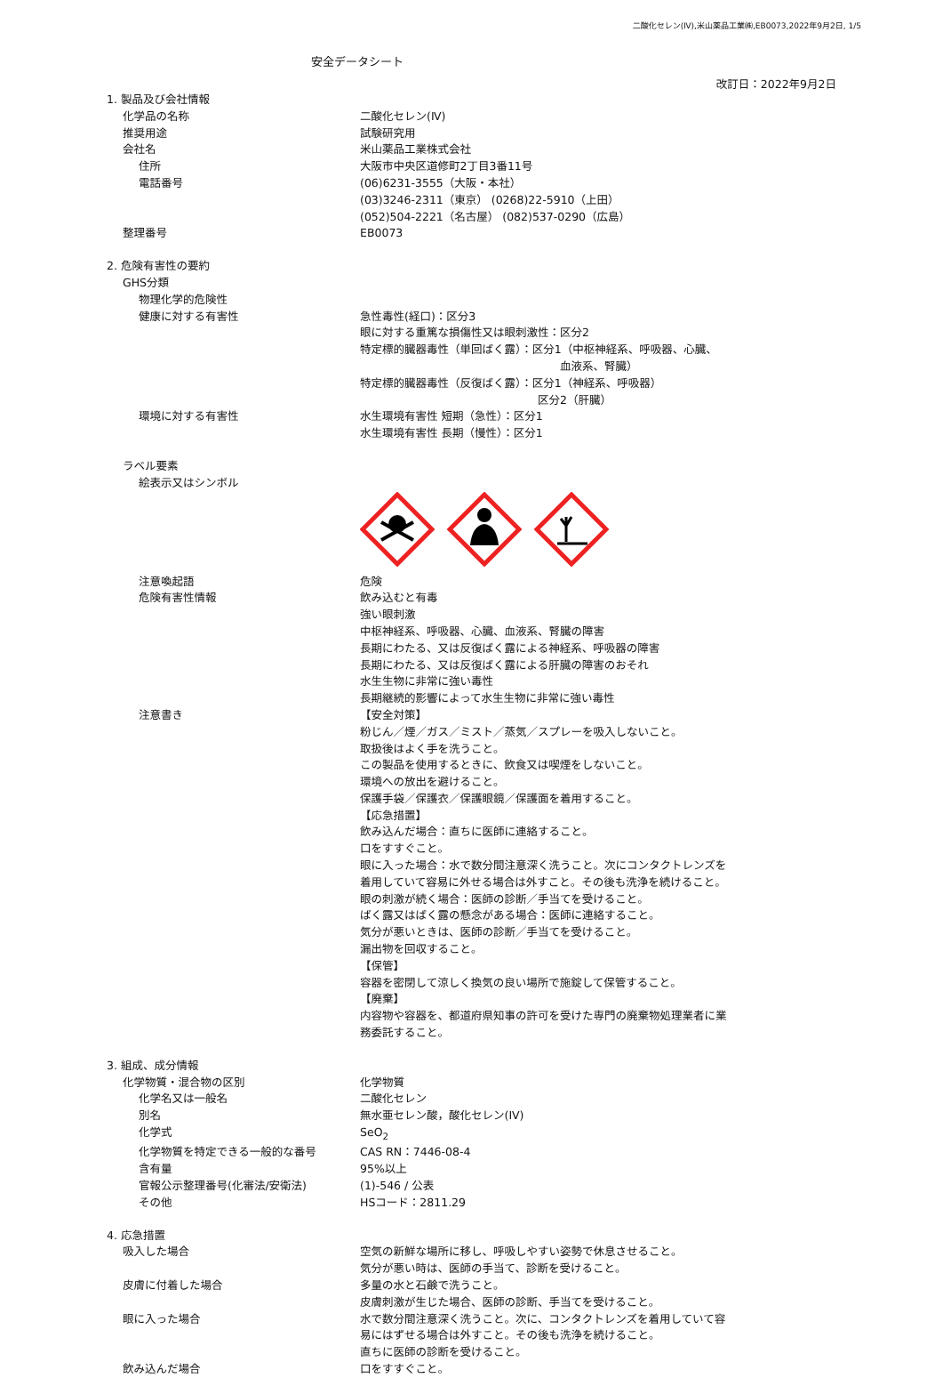二酸化セレン(Ⅳ),米山薬品工業㈱,EB0073,2022年9月2日, 1/5
安全データシート
改訂日：2022年9月2日
1. 製品及び会社情報
化学品の名称 二酸化セレン(Ⅳ)
推奨用途 試験研究用
会社名 米山薬品工業株式会社
住所 大阪市中央区道修町2丁目3番11号
電話番号 (06)6231-3555（大阪・本社）
(03)3246-2311（東京） (0268)22-5910（上田）
(052)504-2221（名古屋） (082)537-0290（広島）
整理番号 EB0073
2. 危険有害性の要約
GHS分類
物理化学的危険性
健康に対する有害性 急性毒性(経口)：区分3
眼に対する重篤な損傷性又は眼刺激性：区分2
特定標的臓器毒性（単回ばく露）：区分1（中枢神経系、呼吸器、心臓、
　　　　　　　　　　　　　　　　　　血液系、腎臓）
特定標的臓器毒性（反復ばく露）：区分1（神経系、呼吸器）
　　　　　　　　　　　　　　　　区分2（肝臓）
環境に対する有害性 水生環境有害性 短期（急性）：区分1
水生環境有害性 長期（慢性）：区分1
ラベル要素
絵表示又はシンボル
注意喚起語 危険
危険有害性情報 飲み込むと有毒
強い眼刺激
中枢神経系、呼吸器、心臓、血液系、腎臓の障害
長期にわたる、又は反復ばく露による神経系、呼吸器の障害
長期にわたる、又は反復ばく露による肝臓の障害のおそれ
水生生物に非常に強い毒性
長期継続的影響によって水生生物に非常に強い毒性
注意書き 【安全対策】
粉じん／煙／ガス／ミスト／蒸気／スプレーを吸入しないこと。
取扱後はよく手を洗うこと。
この製品を使用するときに、飲食又は喫煙をしないこと。
環境への放出を避けること。
保護手袋／保護衣／保護眼鏡／保護面を着用すること。
【応急措置】
飲み込んだ場合：直ちに医師に連絡すること。
口をすすぐこと。
眼に入った場合：水で数分間注意深く洗うこと。次にコンタクトレンズを着用していて容易に外せる場合は外すこと。その後も洗浄を続けること。
眼の刺激が続く場合：医師の診断／手当てを受けること。
ばく露又はばく露の懸念がある場合：医師に連絡すること。
気分が悪いときは、医師の診断／手当てを受けること。
漏出物を回収すること。
【保管】
容器を密閉して涼しく換気の良い場所で施錠して保管すること。
【廃棄】
内容物や容器を、都道府県知事の許可を受けた専門の廃棄物処理業者に業務委託すること。
3. 組成、成分情報
化学物質・混合物の区別 化学物質
化学名又は一般名 二酸化セレン
別名 無水亜セレン酸，酸化セレン(IV)
化学式 SeO<sub>2</sub>
化学物質を特定できる一般的な番号 CAS RN：7446-08-4
含有量 95%以上
官報公示整理番号(化審法/安衛法) (1)-546 / 公表
その他 HSコード：2811.29
4. 応急措置
吸入した場合 空気の新鮮な場所に移し、呼吸しやすい姿勢で休息させること。
気分が悪い時は、医師の手当て、診断を受けること。
皮膚に付着した場合 多量の水と石鹸で洗うこと。
皮膚刺激が生じた場合、医師の診断、手当てを受けること。
眼に入った場合 水で数分間注意深く洗うこと。次に、コンタクトレンズを着用していて容易にはずせる場合は外すこと。その後も洗浄を続けること。
直ちに医師の診断を受けること。
飲み込んだ場合 口をすすぐこと。